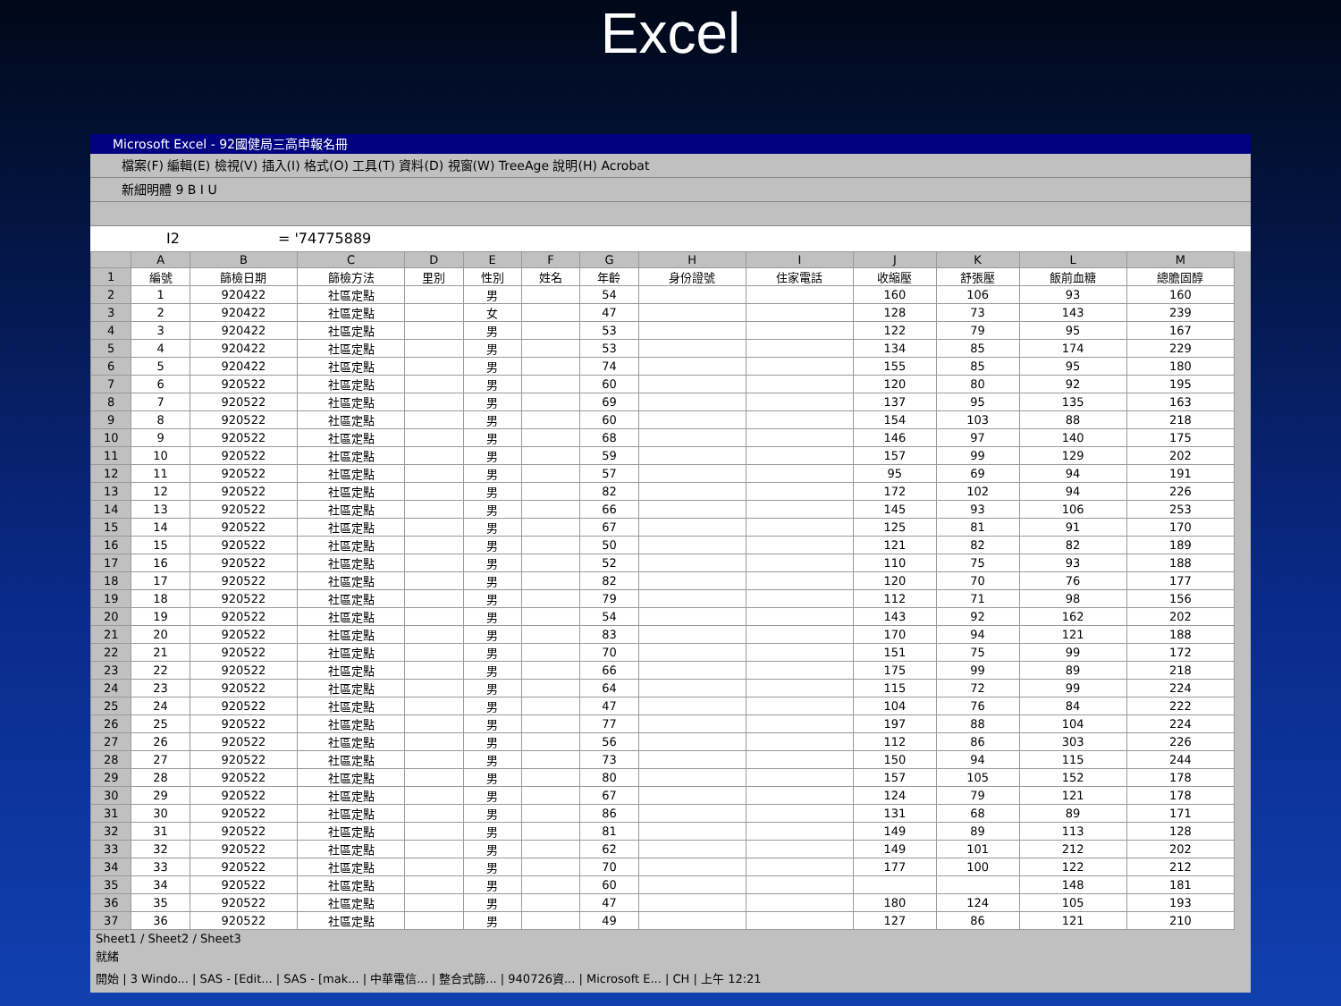Excel
Microsoft Excel - 92國健局三高申報名冊
檔案(F) 編輯(E) 檢視(V) 插入(I) 格式(O) 工具(T) 資料(D) 視窗(W) TreeAge 說明(H) Acrobat
新細明體 9 B I U
I2 = '74775889
| | A | B | C | D | E | F | G | H | I | J | K | L | M |
| --- | --- | --- | --- | --- | --- | --- | --- | --- | --- | --- | --- | --- | --- |
| 1 | 編號 | 篩檢日期 | 篩檢方法 | 里別 | 性別 | 姓名 | 年齡 | 身份證號 | 住家電話 | 收縮壓 | 舒張壓 | 飯前血糖 | 總膽固醇 |
| 2 | 1 | 920422 | 社區定點 | | 男 | | 54 | | | 160 | 106 | 93 | 160 |
| 3 | 2 | 920422 | 社區定點 | | 女 | | 47 | | | 128 | 73 | 143 | 239 |
| 4 | 3 | 920422 | 社區定點 | | 男 | | 53 | | | 122 | 79 | 95 | 167 |
| 5 | 4 | 920422 | 社區定點 | | 男 | | 53 | | | 134 | 85 | 174 | 229 |
| 6 | 5 | 920422 | 社區定點 | | 男 | | 74 | | | 155 | 85 | 95 | 180 |
| 7 | 6 | 920522 | 社區定點 | | 男 | | 60 | | | 120 | 80 | 92 | 195 |
| 8 | 7 | 920522 | 社區定點 | | 男 | | 69 | | | 137 | 95 | 135 | 163 |
| 9 | 8 | 920522 | 社區定點 | | 男 | | 60 | | | 154 | 103 | 88 | 218 |
| 10 | 9 | 920522 | 社區定點 | | 男 | | 68 | | | 146 | 97 | 140 | 175 |
| 11 | 10 | 920522 | 社區定點 | | 男 | | 59 | | | 157 | 99 | 129 | 202 |
| 12 | 11 | 920522 | 社區定點 | | 男 | | 57 | | | 95 | 69 | 94 | 191 |
| 13 | 12 | 920522 | 社區定點 | | 男 | | 82 | | | 172 | 102 | 94 | 226 |
| 14 | 13 | 920522 | 社區定點 | | 男 | | 66 | | | 145 | 93 | 106 | 253 |
| 15 | 14 | 920522 | 社區定點 | | 男 | | 67 | | | 125 | 81 | 91 | 170 |
| 16 | 15 | 920522 | 社區定點 | | 男 | | 50 | | | 121 | 82 | 82 | 189 |
| 17 | 16 | 920522 | 社區定點 | | 男 | | 52 | | | 110 | 75 | 93 | 188 |
| 18 | 17 | 920522 | 社區定點 | | 男 | | 82 | | | 120 | 70 | 76 | 177 |
| 19 | 18 | 920522 | 社區定點 | | 男 | | 79 | | | 112 | 71 | 98 | 156 |
| 20 | 19 | 920522 | 社區定點 | | 男 | | 54 | | | 143 | 92 | 162 | 202 |
| 21 | 20 | 920522 | 社區定點 | | 男 | | 83 | | | 170 | 94 | 121 | 188 |
| 22 | 21 | 920522 | 社區定點 | | 男 | | 70 | | | 151 | 75 | 99 | 172 |
| 23 | 22 | 920522 | 社區定點 | | 男 | | 66 | | | 175 | 99 | 89 | 218 |
| 24 | 23 | 920522 | 社區定點 | | 男 | | 64 | | | 115 | 72 | 99 | 224 |
| 25 | 24 | 920522 | 社區定點 | | 男 | | 47 | | | 104 | 76 | 84 | 222 |
| 26 | 25 | 920522 | 社區定點 | | 男 | | 77 | | | 197 | 88 | 104 | 224 |
| 27 | 26 | 920522 | 社區定點 | | 男 | | 56 | | | 112 | 86 | 303 | 226 |
| 28 | 27 | 920522 | 社區定點 | | 男 | | 73 | | | 150 | 94 | 115 | 244 |
| 29 | 28 | 920522 | 社區定點 | | 男 | | 80 | | | 157 | 105 | 152 | 178 |
| 30 | 29 | 920522 | 社區定點 | | 男 | | 67 | | | 124 | 79 | 121 | 178 |
| 31 | 30 | 920522 | 社區定點 | | 男 | | 86 | | | 131 | 68 | 89 | 171 |
| 32 | 31 | 920522 | 社區定點 | | 男 | | 81 | | | 149 | 89 | 113 | 128 |
| 33 | 32 | 920522 | 社區定點 | | 男 | | 62 | | | 149 | 101 | 212 | 202 |
| 34 | 33 | 920522 | 社區定點 | | 男 | | 70 | | | 177 | 100 | 122 | 212 |
| 35 | 34 | 920522 | 社區定點 | | 男 | | 60 | | | | | 148 | 181 |
| 36 | 35 | 920522 | 社區定點 | | 男 | | 47 | | | 180 | 124 | 105 | 193 |
| 37 | 36 | 920522 | 社區定點 | | 男 | | 49 | | | 127 | 86 | 121 | 210 |
Sheet1 / Sheet2 / Sheet3
就緒
開始 | 3 Windo... | SAS - [Edit... | SAS - [mak... | 中華電信... | 整合式篩... | 940726資... | Microsoft E... | CH | 上午 12:21